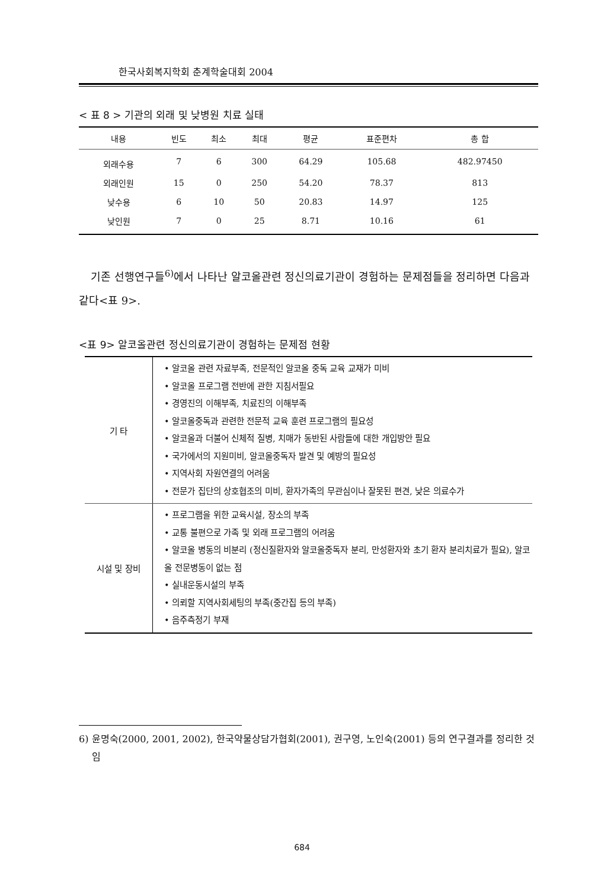한국사회복지학회 춘계학술대회 2004
< 표 8 > 기관의 외래 및 낮병원 치료 실태
| 내용 | 빈도 | 최소 | 최대 | 평균 | 표준편차 | 총 합 |
| --- | --- | --- | --- | --- | --- | --- |
| 외래수용 | 7 | 6 | 300 | 64.29 | 105.68 | 482.97450 |
| 외래인원 | 15 | 0 | 250 | 54.20 | 78.37 | 813 |
| 낮수용 | 6 | 10 | 50 | 20.83 | 14.97 | 125 |
| 낮인원 | 7 | 0 | 25 | 8.71 | 10.16 | 61 |
기존 선행연구들<sup>6)</sup>에서 나타난 알코올관련 정신의료기관이 경험하는 문제점들을 정리하면 다음과 같다<표 9>.
<표 9> 알코올관련 정신의료기관이 경험하는 문제점 현황
| 기 타 | • 알코올 관련 자료부족, 전문적인 알코올 중독 교육 교재가 미비 • 알코올 프로그램 전반에 관한 지침서필요 • 경영진의 이해부족, 치료진의 이해부족 • 알코올중독과 관련한 전문적 교육 훈련 프로그램의 필요성 • 알코올과 더불어 신체적 질병, 치매가 동반된 사람들에 대한 개입방안 필요 • 국가에서의 지원미비, 알코올중독자 발견 및 예방의 필요성 • 지역사회 자원연결의 어려움 • 전문가 집단의 상호협조의 미비, 환자가족의 무관심이나 잘못된 편견, 낮은 의료수가 |
| 시설 및 장비 | • 프로그램을 위한 교육시설, 장소의 부족 • 교통 불편으로 가족 및 외래 프로그램의 어려움 • 알코올 병동의 비분리 (정신질환자와 알코올중독자 분리, 만성환자와 초기 환자 분리치료가 필요), 알코올 전문병동이 없는 점 • 실내운동시설의 부족 • 의뢰할 지역사회세팅의 부족(중간집 등의 부족) • 음주측정기 부재 |
6) 윤명숙(2000, 2001, 2002), 한국약물상담가협회(2001), 권구영, 노인숙(2001) 등의 연구결과를 정리한 것임
684